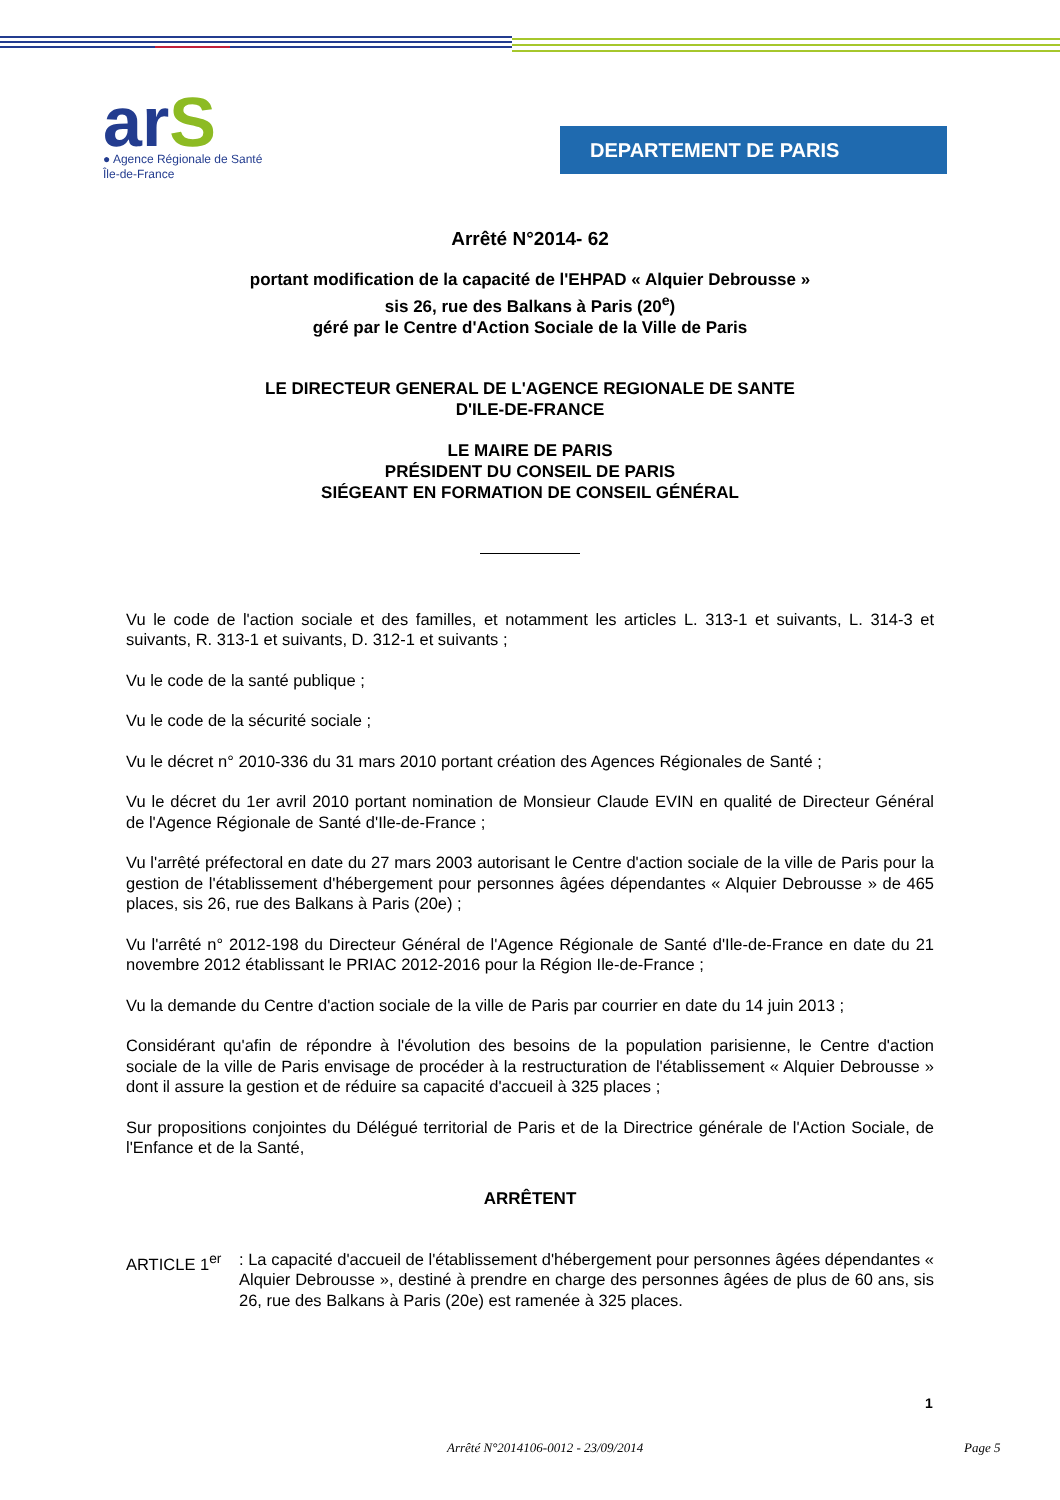arS
● Agence Régionale de Santé
Île-de-France
DEPARTEMENT DE PARIS
Arrêté N°2014- 62
portant modification de la capacité de l'EHPAD « Alquier Debrousse »
sis 26, rue des Balkans à Paris (20<sup>e</sup>)
géré par le Centre d'Action Sociale de la Ville de Paris
LE DIRECTEUR GENERAL DE L'AGENCE REGIONALE DE SANTE
D'ILE-DE-FRANCE
LE MAIRE DE PARIS
PRÉSIDENT DU CONSEIL DE PARIS
SIÉGEANT EN FORMATION DE CONSEIL GÉNÉRAL
Vu le code de l'action sociale et des familles, et notamment les articles L. 313-1 et suivants, L. 314-3 et suivants, R. 313-1 et suivants, D. 312-1 et suivants ;
Vu le code de la santé publique ;
Vu le code de la sécurité sociale ;
Vu le décret n° 2010-336 du 31 mars 2010 portant création des Agences Régionales de Santé ;
Vu le décret du 1er avril 2010 portant nomination de Monsieur Claude EVIN en qualité de Directeur Général de l'Agence Régionale de Santé d'Ile-de-France ;
Vu l'arrêté préfectoral en date du 27 mars 2003 autorisant le Centre d'action sociale de la ville de Paris pour la gestion de l'établissement d'hébergement pour personnes âgées dépendantes « Alquier Debrousse » de 465 places, sis 26, rue des Balkans à Paris (20e) ;
Vu l'arrêté n° 2012-198 du Directeur Général de l'Agence Régionale de Santé d'Ile-de-France en date du 21 novembre 2012 établissant le PRIAC 2012-2016 pour la Région Ile-de-France ;
Vu la demande du Centre d'action sociale de la ville de Paris par courrier en date du 14 juin 2013 ;
Considérant qu'afin de répondre à l'évolution des besoins de la population parisienne, le Centre d'action sociale de la ville de Paris envisage de procéder à la restructuration de l'établissement « Alquier Debrousse » dont il assure la gestion et de réduire sa capacité d'accueil à 325 places ;
Sur propositions conjointes du Délégué territorial de Paris et de la Directrice générale de l'Action Sociale, de l'Enfance et de la Santé,
ARRÊTENT
ARTICLE 1<sup>er</sup> : La capacité d'accueil de l'établissement d'hébergement pour personnes âgées dépendantes « Alquier Debrousse », destiné à prendre en charge des personnes âgées de plus de 60 ans, sis 26, rue des Balkans à Paris (20e) est ramenée à 325 places.
1
Arrêté N°2014106-0012 - 23/09/2014 Page 5